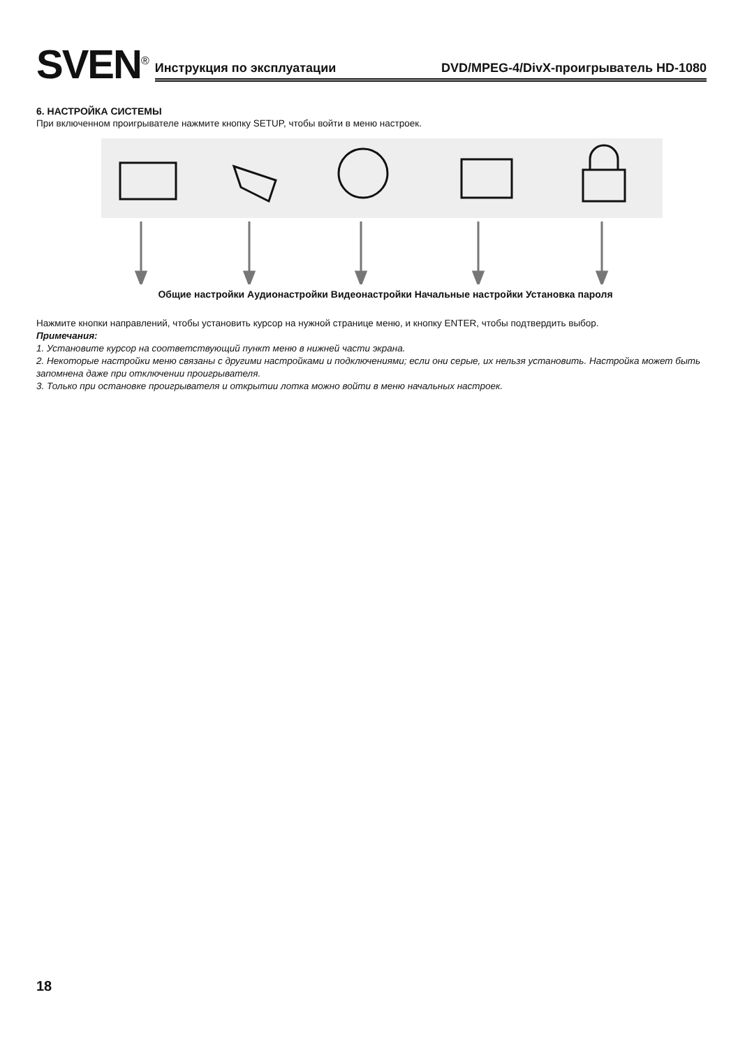SVEN<sup>®</sup>
Инструкция по эксплуатации DVD/MPEG-4/DivX-проигрыватель HD-1080
6. НАСТРОЙКА СИСТЕМЫ
При включенном проигрывателе нажмите кнопку SETUP, чтобы войти в меню настроек.
Общие настройки Аудионастройки Видеонастройки Начальные настройки Установка пароля
Нажмите кнопки направлений, чтобы установить курсор на нужной странице меню, и кнопку ENTER, чтобы подтвердить выбор.
Примечания:
1. Установите курсор на соответствующий пункт меню в нижней части экрана.
2. Некоторые настройки меню связаны с другими настройками и подключениями; если они серые, их нельзя установить. Настройка может быть запомнена даже при отключении проигрывателя.
3. Только при остановке проигрывателя и открытии лотка можно войти в меню начальных настроек.
18